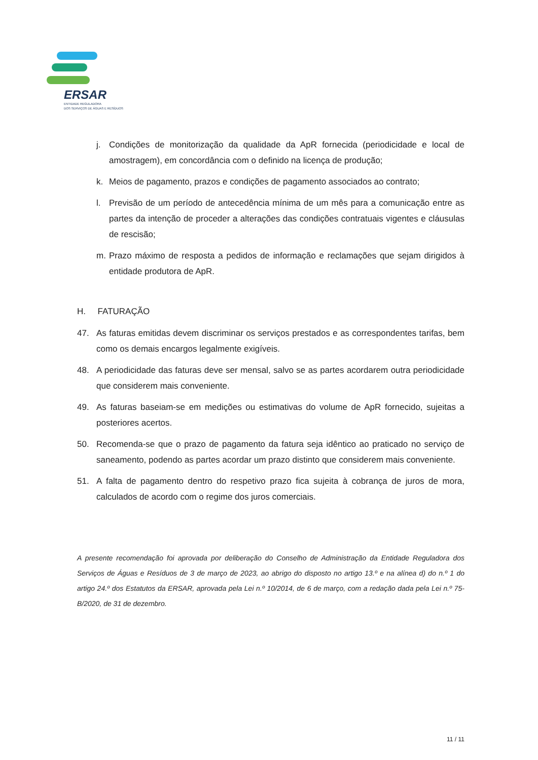ERSAR
ENTIDADE REGULADORA
DOS SERVIÇOS DE ÁGUAS E RESÍDUOS
j. Condições de monitorização da qualidade da ApR fornecida (periodicidade e local de amostragem), em concordância com o definido na licença de produção;
k. Meios de pagamento, prazos e condições de pagamento associados ao contrato;
l. Previsão de um período de antecedência mínima de um mês para a comunicação entre as partes da intenção de proceder a alterações das condições contratuais vigentes e cláusulas de rescisão;
m. Prazo máximo de resposta a pedidos de informação e reclamações que sejam dirigidos à entidade produtora de ApR.
H. FATURAÇÃO
47. As faturas emitidas devem discriminar os serviços prestados e as correspondentes tarifas, bem como os demais encargos legalmente exigíveis.
48. A periodicidade das faturas deve ser mensal, salvo se as partes acordarem outra periodicidade que considerem mais conveniente.
49. As faturas baseiam-se em medições ou estimativas do volume de ApR fornecido, sujeitas a posteriores acertos.
50. Recomenda-se que o prazo de pagamento da fatura seja idêntico ao praticado no serviço de saneamento, podendo as partes acordar um prazo distinto que considerem mais conveniente.
51. A falta de pagamento dentro do respetivo prazo fica sujeita à cobrança de juros de mora, calculados de acordo com o regime dos juros comerciais.
A presente recomendação foi aprovada por deliberação do Conselho de Administração da Entidade Reguladora dos Serviços de Águas e Resíduos de 3 de março de 2023, ao abrigo do disposto no artigo 13.º e na alínea d) do n.º 1 do artigo 24.º dos Estatutos da ERSAR, aprovada pela Lei n.º 10/2014, de 6 de março, com a redação dada pela Lei n.º 75-B/2020, de 31 de dezembro.
11 / 11